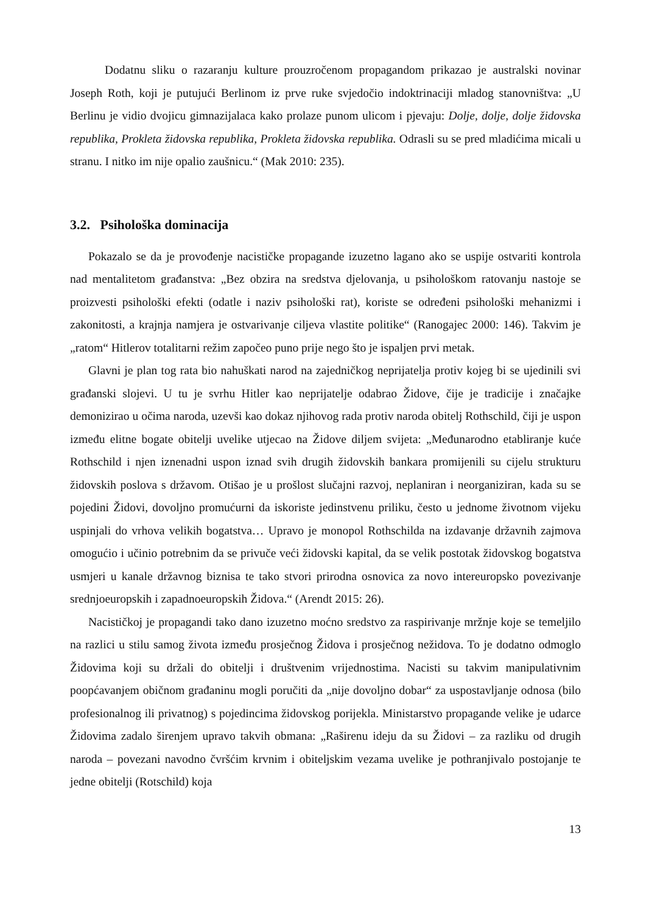Dodatnu sliku o razaranju kulture prouzročenom propagandom prikazao je australski novinar Joseph Roth, koji je putujući Berlinom iz prve ruke svjedočio indoktrinaciji mladog stanovništva: „U Berlinu je vidio dvojicu gimnazijalaca kako prolaze punom ulicom i pjevaju: Dolje, dolje, dolje židovska republika, Prokleta židovska republika, Prokleta židovska republika. Odrasli su se pred mladićima micali u stranu. I nitko im nije opalio zaušnicu.“ (Mak 2010: 235).
3.2. Psihološka dominacija
Pokazalo se da je provođenje nacističke propagande izuzetno lagano ako se uspije ostvariti kontrola nad mentalitetom građanstva: „Bez obzira na sredstva djelovanja, u psihološkom ratovanju nastoje se proizvesti psihološki efekti (odatle i naziv psihološki rat), koriste se određeni psihološki mehanizmi i zakonitosti, a krajnja namjera je ostvarivanje ciljeva vlastite politike“ (Ranogajec 2000: 146). Takvim je „ratom“ Hitlerov totalitarni režim započeo puno prije nego što je ispaljen prvi metak.
Glavni je plan tog rata bio nahuškati narod na zajedničkog neprijatelja protiv kojeg bi se ujedinili svi građanski slojevi. U tu je svrhu Hitler kao neprijatelje odabrao Židove, čije je tradicije i značajke demonizirao u očima naroda, uzevši kao dokaz njihovog rada protiv naroda obitelj Rothschild, čiji je uspon između elitne bogate obitelji uvelike utjecao na Židove diljem svijeta: „Međunarodno etabliranje kuće Rothschild i njen iznenadni uspon iznad svih drugih židovskih bankara promijenili su cijelu strukturu židovskih poslova s državom. Otišao je u prošlost slučajni razvoj, neplaniran i neorganiziran, kada su se pojedini Židovi, dovoljno promućurni da iskoriste jedinstvenu priliku, često u jednome životnom vijeku uspinjali do vrhova velikih bogatstva… Upravo je monopol Rothschilda na izdavanje državnih zajmova omogućio i učinio potrebnim da se privuče veći židovski kapital, da se velik postotak židovskog bogatstva usmjeri u kanale državnog biznisa te tako stvori prirodna osnovica za novo intereuropsko povezivanje srednjoeuropskih i zapadnoeuropskih Židova.“ (Arendt 2015: 26).
Nacističkoj je propagandi tako dano izuzetno moćno sredstvo za raspirivanje mržnje koje se temeljilo na razlici u stilu samog života između prosječnog Židova i prosječnog nežidova. To je dodatno odmoglo Židovima koji su držali do obitelji i društvenim vrijednostima. Nacisti su takvim manipulativnim poopćavanjem običnom građaninu mogli poručiti da „nije dovoljno dobar“ za uspostavljanje odnosa (bilo profesionalnog ili privatnog) s pojedincima židovskog porijekla. Ministarstvo propagande velike je udarce Židovima zadalo širenjem upravo takvih obmana: „Raširenu ideju da su Židovi – za razliku od drugih naroda – povezani navodno čvršćim krvnim i obiteljskim vezama uvelike je pothranjivalo postojanje te jedne obitelji (Rotschild) koja
13